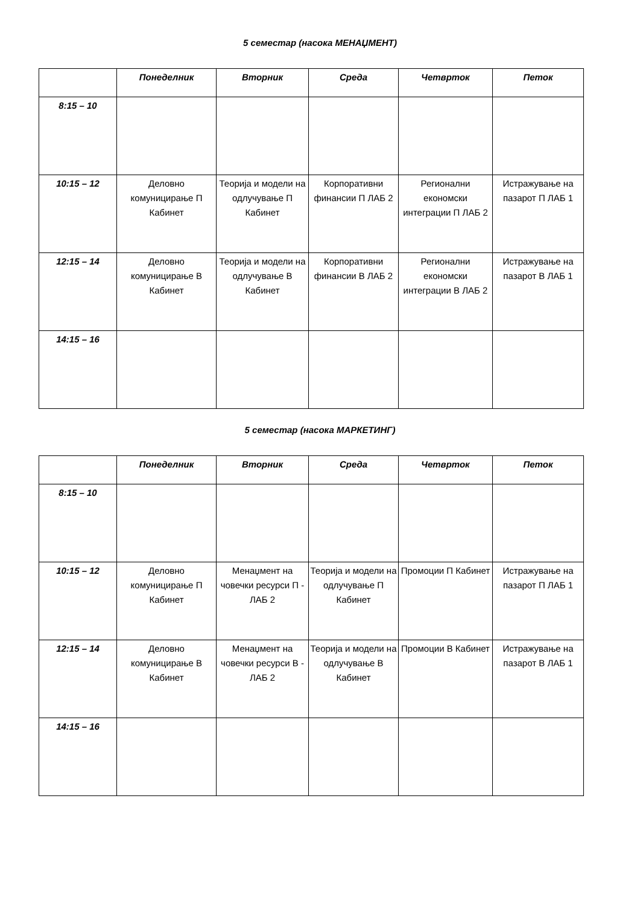5 семестар (насока МЕНАЏМЕНТ)
| | Понеделник | Вторник | Среда | Четврток | Петок |
| --- | --- | --- | --- | --- | --- |
| 8:15 – 10 | | | | | |
| 10:15 – 12 | Деловно комуницирање П Кабинет | Теорија и модели на одлучување П Кабинет | Корпоративни финансии П ЛАБ 2 | Регионални економски интеграции П ЛАБ 2 | Истражување на пазарот П ЛАБ 1 |
| 12:15 – 14 | Деловно комуницирање В Кабинет | Теорија и модели на одлучување В Кабинет | Корпоративни финансии В ЛАБ 2 | Регионални економски интеграции В ЛАБ 2 | Истражување на пазарот В ЛАБ 1 |
| 14:15 – 16 | | | | | |
5 семестар (насока МАРКЕТИНГ)
| | Понеделник | Вторник | Среда | Четврток | Петок |
| --- | --- | --- | --- | --- | --- |
| 8:15 – 10 | | | | | |
| 10:15 – 12 | Деловно комуницирање П Кабинет | Менаџмент на човечки ресурси П - ЛАБ 2 | Теорија и модели на одлучување П Кабинет | Промоции П Кабинет | Истражување на пазарот П ЛАБ 1 |
| 12:15 – 14 | Деловно комуницирање В Кабинет | Менаџмент на човечки ресурси В - ЛАБ 2 | Теорија и модели на одлучување В Кабинет | Промоции В Кабинет | Истражување на пазарот В ЛАБ 1 |
| 14:15 – 16 | | | | | |